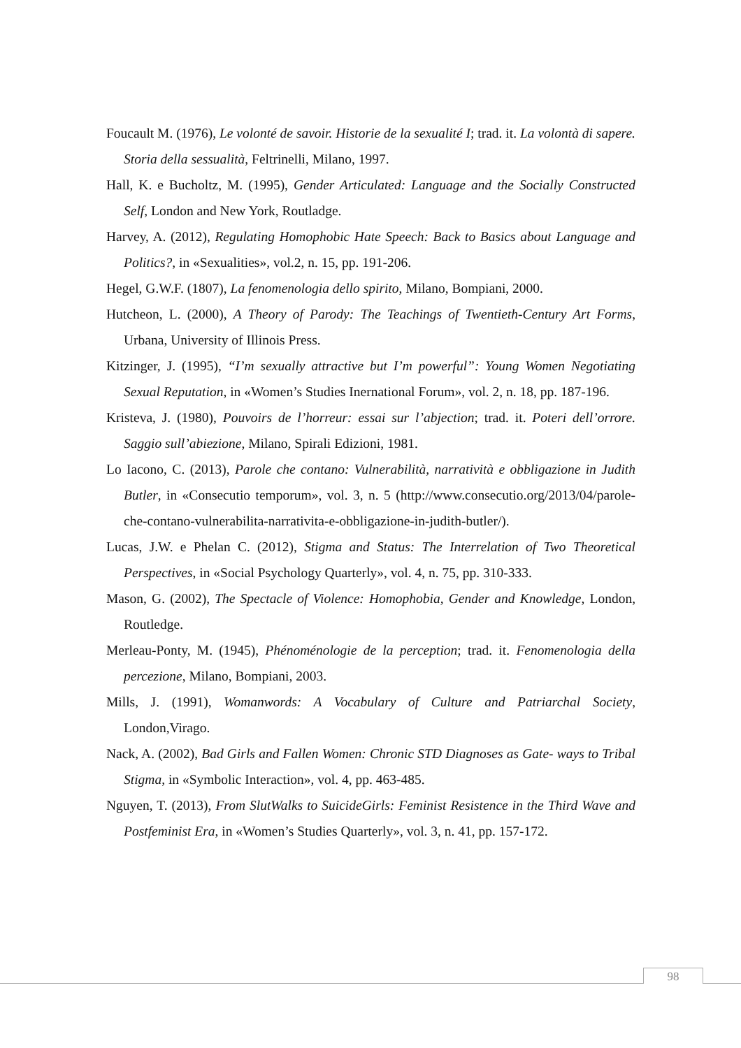Foucault M. (1976), Le volonté de savoir. Historie de la sexualité I; trad. it. La volontà di sapere. Storia della sessualità, Feltrinelli, Milano, 1997.
Hall, K. e Bucholtz, M. (1995), Gender Articulated: Language and the Socially Constructed Self, London and New York, Routladge.
Harvey, A. (2012), Regulating Homophobic Hate Speech: Back to Basics about Language and Politics?, in «Sexualities», vol.2, n. 15, pp. 191-206.
Hegel, G.W.F. (1807), La fenomenologia dello spirito, Milano, Bompiani, 2000.
Hutcheon, L. (2000), A Theory of Parody: The Teachings of Twentieth-Century Art Forms, Urbana, University of Illinois Press.
Kitzinger, J. (1995), “I’m sexually attractive but I’m powerful”: Young Women Negotiating Sexual Reputation, in «Women’s Studies Inernational Forum», vol. 2, n. 18, pp. 187-196.
Kristeva, J. (1980), Pouvoirs de l’horreur: essai sur l’abjection; trad. it. Poteri dell’orrore. Saggio sull’abiezione, Milano, Spirali Edizioni, 1981.
Lo Iacono, C. (2013), Parole che contano: Vulnerabilità, narratività e obbligazione in Judith Butler, in «Consecutio temporum», vol. 3, n. 5 (http://www.consecutio.org/2013/04/parole-che-contano-vulnerabilita-narrativita-e-obbligazione-in-judith-butler/).
Lucas, J.W. e Phelan C. (2012), Stigma and Status: The Interrelation of Two Theoretical Perspectives, in «Social Psychology Quarterly», vol. 4, n. 75, pp. 310-333.
Mason, G. (2002), The Spectacle of Violence: Homophobia, Gender and Knowledge, London, Routledge.
Merleau-Ponty, M. (1945), Phénoménologie de la perception; trad. it. Fenomenologia della percezione, Milano, Bompiani, 2003.
Mills, J. (1991), Womanwords: A Vocabulary of Culture and Patriarchal Society, London,Virago.
Nack, A. (2002), Bad Girls and Fallen Women: Chronic STD Diagnoses as Gate- ways to Tribal Stigma, in «Symbolic Interaction», vol. 4, pp. 463-485.
Nguyen, T. (2013), From SlutWalks to SuicideGirls: Feminist Resistence in the Third Wave and Postfeminist Era, in «Women’s Studies Quarterly», vol. 3, n. 41, pp. 157-172.
98